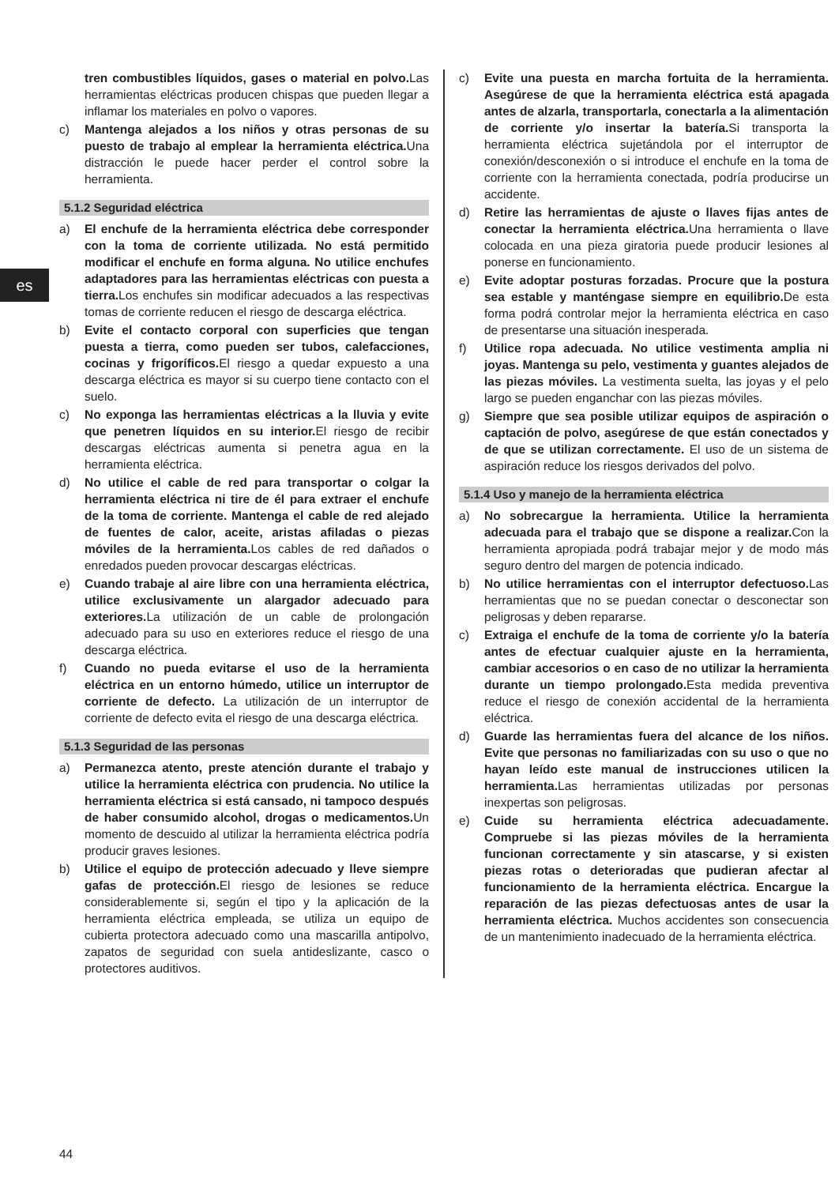es
tren combustibles líquidos, gases o material en polvo. Las herramientas eléctricas producen chispas que pueden llegar a inflamar los materiales en polvo o vapores.
c) Mantenga alejados a los niños y otras personas de su puesto de trabajo al emplear la herramienta eléctrica. Una distracción le puede hacer perder el control sobre la herramienta.
5.1.2 Seguridad eléctrica
a) El enchufe de la herramienta eléctrica debe corresponder con la toma de corriente utilizada. No está permitido modificar el enchufe en forma alguna. No utilice enchufes adaptadores para las herramientas eléctricas con puesta a tierra. Los enchufes sin modificar adecuados a las respectivas tomas de corriente reducen el riesgo de descarga eléctrica.
b) Evite el contacto corporal con superficies que tengan puesta a tierra, como pueden ser tubos, calefacciones, cocinas y frigoríficos. El riesgo a quedar expuesto a una descarga eléctrica es mayor si su cuerpo tiene contacto con el suelo.
c) No exponga las herramientas eléctricas a la lluvia y evite que penetren líquidos en su interior. El riesgo de recibir descargas eléctricas aumenta si penetra agua en la herramienta eléctrica.
d) No utilice el cable de red para transportar o colgar la herramienta eléctrica ni tire de él para extraer el enchufe de la toma de corriente. Mantenga el cable de red alejado de fuentes de calor, aceite, aristas afiladas o piezas móviles de la herramienta. Los cables de red dañados o enredados pueden provocar descargas eléctricas.
e) Cuando trabaje al aire libre con una herramienta eléctrica, utilice exclusivamente un alargador adecuado para exteriores. La utilización de un cable de prolongación adecuado para su uso en exteriores reduce el riesgo de una descarga eléctrica.
f) Cuando no pueda evitarse el uso de la herramienta eléctrica en un entorno húmedo, utilice un interruptor de corriente de defecto. La utilización de un interruptor de corriente de defecto evita el riesgo de una descarga eléctrica.
5.1.3 Seguridad de las personas
a) Permanezca atento, preste atención durante el trabajo y utilice la herramienta eléctrica con prudencia. No utilice la herramienta eléctrica si está cansado, ni tampoco después de haber consumido alcohol, drogas o medicamentos. Un momento de descuido al utilizar la herramienta eléctrica podría producir graves lesiones.
b) Utilice el equipo de protección adecuado y lleve siempre gafas de protección. El riesgo de lesiones se reduce considerablemente si, según el tipo y la aplicación de la herramienta eléctrica empleada, se utiliza un equipo de cubierta protectora adecuado como una mascarilla antipolvo, zapatos de seguridad con suela antideslizante, casco o protectores auditivos.
c) Evite una puesta en marcha fortuita de la herramienta. Asegúrese de que la herramienta eléctrica está apagada antes de alzarla, transportarla, conectarla a la alimentación de corriente y/o insertar la batería. Si transporta la herramienta eléctrica sujetándola por el interruptor de conexión/desconexión o si introduce el enchufe en la toma de corriente con la herramienta conectada, podría producirse un accidente.
d) Retire las herramientas de ajuste o llaves fijas antes de conectar la herramienta eléctrica. Una herramienta o llave colocada en una pieza giratoria puede producir lesiones al ponerse en funcionamiento.
e) Evite adoptar posturas forzadas. Procure que la postura sea estable y manténgase siempre en equilibrio. De esta forma podrá controlar mejor la herramienta eléctrica en caso de presentarse una situación inesperada.
f) Utilice ropa adecuada. No utilice vestimenta amplia ni joyas. Mantenga su pelo, vestimenta y guantes alejados de las piezas móviles. La vestimenta suelta, las joyas y el pelo largo se pueden enganchar con las piezas móviles.
g) Siempre que sea posible utilizar equipos de aspiración o captación de polvo, asegúrese de que están conectados y de que se utilizan correctamente. El uso de un sistema de aspiración reduce los riesgos derivados del polvo.
5.1.4 Uso y manejo de la herramienta eléctrica
a) No sobrecargue la herramienta. Utilice la herramienta adecuada para el trabajo que se dispone a realizar. Con la herramienta apropiada podrá trabajar mejor y de modo más seguro dentro del margen de potencia indicado.
b) No utilice herramientas con el interruptor defectuoso. Las herramientas que no se puedan conectar o desconectar son peligrosas y deben repararse.
c) Extraiga el enchufe de la toma de corriente y/o la batería antes de efectuar cualquier ajuste en la herramienta, cambiar accesorios o en caso de no utilizar la herramienta durante un tiempo prolongado. Esta medida preventiva reduce el riesgo de conexión accidental de la herramienta eléctrica.
d) Guarde las herramientas fuera del alcance de los niños. Evite que personas no familiarizadas con su uso o que no hayan leído este manual de instrucciones utilicen la herramienta. Las herramientas utilizadas por personas inexpertas son peligrosas.
e) Cuide su herramienta eléctrica adecuadamente. Compruebe si las piezas móviles de la herramienta funcionan correctamente y sin atascarse, y si existen piezas rotas o deterioradas que pudieran afectar al funcionamiento de la herramienta eléctrica. Encargue la reparación de las piezas defectuosas antes de usar la herramienta eléctrica. Muchos accidentes son consecuencia de un mantenimiento inadecuado de la herramienta eléctrica.
44